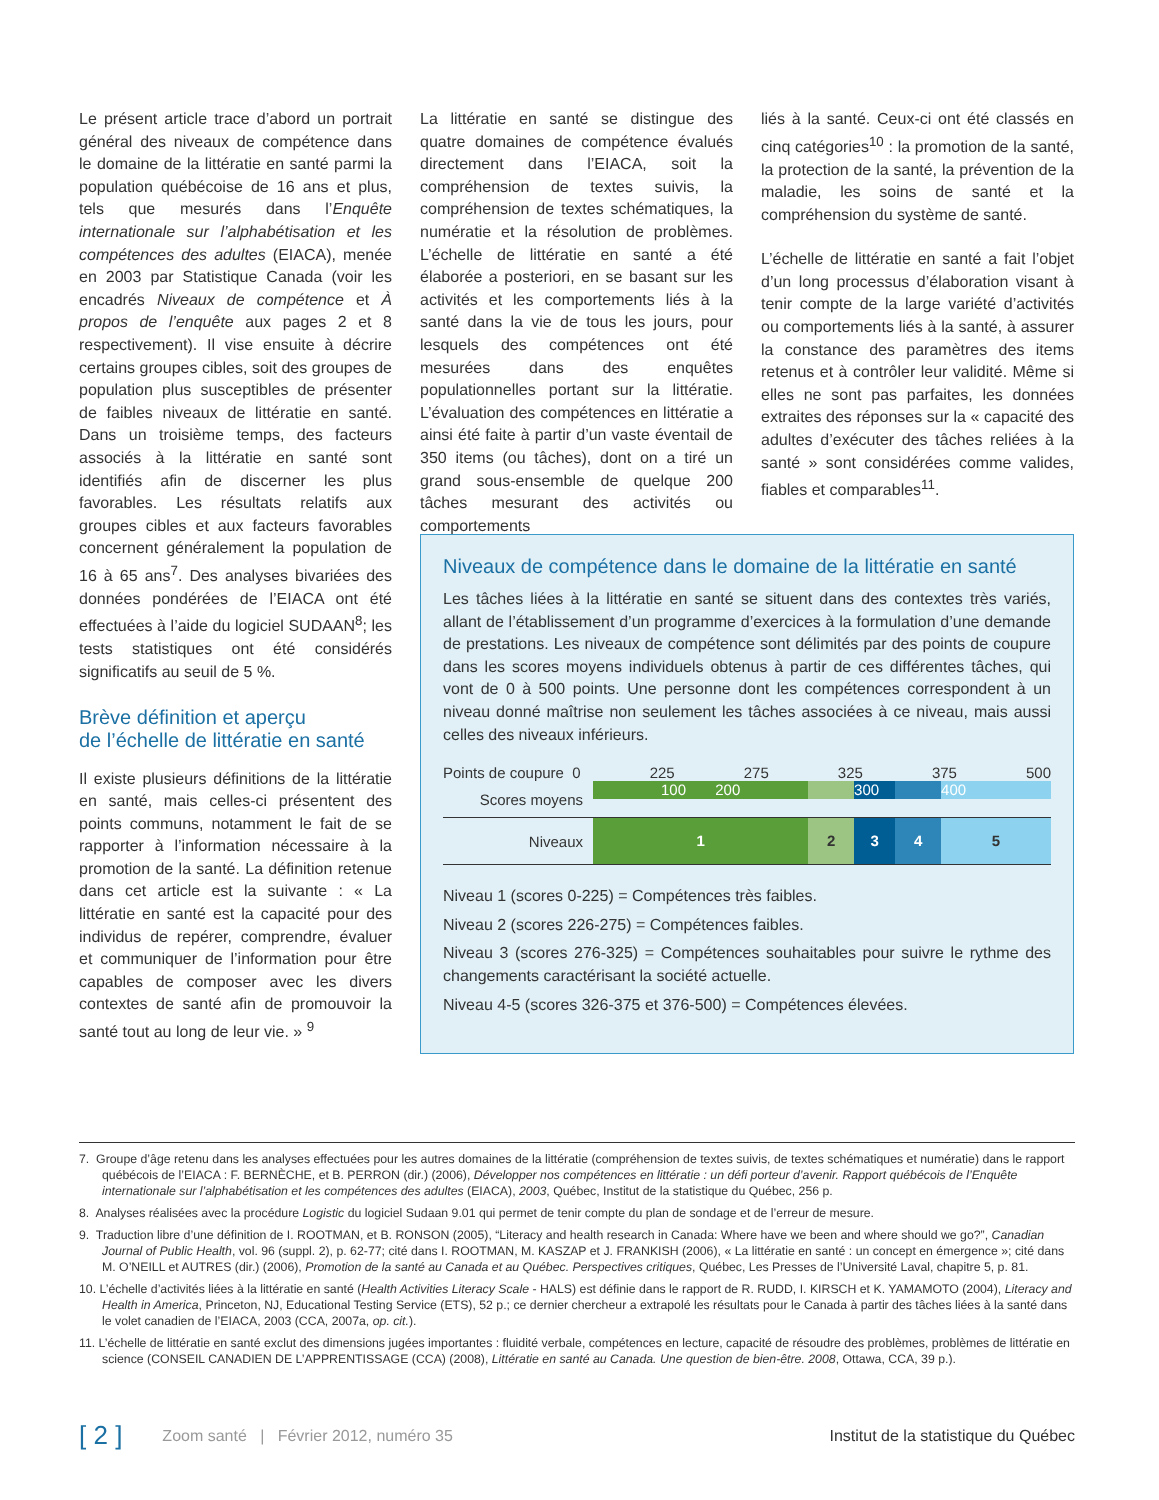Le présent article trace d’abord un portrait général des niveaux de compétence dans le domaine de la littératie en santé parmi la population québécoise de 16 ans et plus, tels que mesurés dans l’Enquête internationale sur l’alphabétisation et les compétences des adultes (EIACA), menée en 2003 par Statistique Canada (voir les encadrés Niveaux de compétence et À propos de l’enquête aux pages 2 et 8 respectivement). Il vise ensuite à décrire certains groupes cibles, soit des groupes de population plus susceptibles de présenter de faibles niveaux de littératie en santé. Dans un troisième temps, des facteurs associés à la littératie en santé sont identifiés afin de discerner les plus favorables. Les résultats relatifs aux groupes cibles et aux facteurs favorables concernent généralement la population de 16 à 65 ans<sup>7</sup>. Des analyses bivariées des données pondérées de l’EIACA ont été effectuées à l’aide du logiciel SUDAAN<sup>8</sup>; les tests statistiques ont été considérés significatifs au seuil de 5 %.
Brève définition et aperçu
de l’échelle de littératie en santé
Il existe plusieurs définitions de la littératie en santé, mais celles-ci présentent des points communs, notamment le fait de se rapporter à l’information nécessaire à la promotion de la santé. La définition retenue dans cet article est la suivante : « La littératie en santé est la capacité pour des individus de repérer, comprendre, évaluer et communiquer de l’information pour être capables de composer avec les divers contextes de santé afin de promouvoir la santé tout au long de leur vie. » <sup>9</sup>
La littératie en santé se distingue des quatre domaines de compétence évalués directement dans l’EIACA, soit la compréhension de textes suivis, la compréhension de textes schématiques, la numératie et la résolution de problèmes. L’échelle de littératie en santé a été élaborée a posteriori, en se basant sur les activités et les comportements liés à la santé dans la vie de tous les jours, pour lesquels des compétences ont été mesurées dans des enquêtes populationnelles portant sur la littératie. L’évaluation des compétences en littératie a ainsi été faite à partir d’un vaste éventail de 350 items (ou tâches), dont on a tiré un grand sous-ensemble de quelque 200 tâches mesurant des activités ou comportements
liés à la santé. Ceux-ci ont été classés en cinq catégories<sup>10</sup> : la promotion de la santé, la protection de la santé, la prévention de la maladie, les soins de santé et la compréhension du système de santé.
L’échelle de littératie en santé a fait l’objet d’un long processus d’élaboration visant à tenir compte de la large variété d’activités ou comportements liés à la santé, à assurer la constance des paramètres des items retenus et à contrôler leur validité. Même si elles ne sont pas parfaites, les données extraites des réponses sur la « capacité des adultes d’exécuter des tâches reliées à la santé » sont considérées comme valides, fiables et comparables<sup>11</sup>.
Niveaux de compétence dans le domaine de la littératie en santé
Les tâches liées à la littératie en santé se situent dans des contextes très variés, allant de l’établissement d’un programme d’exercices à la formulation d’une demande de prestations. Les niveaux de compétence sont délimités par des points de coupure dans les scores moyens individuels obtenus à partir de ces différentes tâches, qui vont de 0 à 500 points. Une personne dont les compétences correspondent à un niveau donné maîtrise non seulement les tâches associées à ce niveau, mais aussi celles des niveaux inférieurs.
Points de coupure 0 225 275 325 375 500
Scores moyens
100 200 300 400
Niveaux
1 2 3 4 5
Niveau 1 (scores 0-225) = Compétences très faibles.
Niveau 2 (scores 226-275) = Compétences faibles.
Niveau 3 (scores 276-325) = Compétences souhaitables pour suivre le rythme des changements caractérisant la société actuelle.
Niveau 4-5 (scores 326-375 et 376-500) = Compétences élevées.
7. Groupe d’âge retenu dans les analyses effectuées pour les autres domaines de la littératie (compréhension de textes suivis, de textes schématiques et numératie) dans le rapport québécois de l’EIACA : F. BERNÈCHE, et B. PERRON (dir.) (2006), Développer nos compétences en littératie : un défi porteur d’avenir. Rapport québécois de l’Enquête internationale sur l’alphabétisation et les compétences des adultes (EIACA), 2003, Québec, Institut de la statistique du Québec, 256 p.
8. Analyses réalisées avec la procédure Logistic du logiciel Sudaan 9.01 qui permet de tenir compte du plan de sondage et de l’erreur de mesure.
9. Traduction libre d’une définition de I. ROOTMAN, et B. RONSON (2005), “Literacy and health research in Canada: Where have we been and where should we go?”, Canadian Journal of Public Health, vol. 96 (suppl. 2), p. 62-77; cité dans I. ROOTMAN, M. KASZAP et J. FRANKISH (2006), « La littératie en santé : un concept en émergence »; cité dans M. O’NEILL et AUTRES (dir.) (2006), Promotion de la santé au Canada et au Québec. Perspectives critiques, Québec, Les Presses de l’Université Laval, chapitre 5, p. 81.
10. L’échelle d’activités liées à la littératie en santé (Health Activities Literacy Scale - HALS) est définie dans le rapport de R. RUDD, I. KIRSCH et K. YAMAMOTO (2004), Literacy and Health in America, Princeton, NJ, Educational Testing Service (ETS), 52 p.; ce dernier chercheur a extrapolé les résultats pour le Canada à partir des tâches liées à la santé dans le volet canadien de l’EIACA, 2003 (CCA, 2007a, op. cit.).
11. L’échelle de littératie en santé exclut des dimensions jugées importantes : fluidité verbale, compétences en lecture, capacité de résoudre des problèmes, problèmes de littératie en science (CONSEIL CANADIEN DE L’APPRENTISSAGE (CCA) (2008), Littératie en santé au Canada. Une question de bien-être. 2008, Ottawa, CCA, 39 p.).
[ 2 ] Zoom santé | Février 2012, numéro 35 Institut de la statistique du Québec